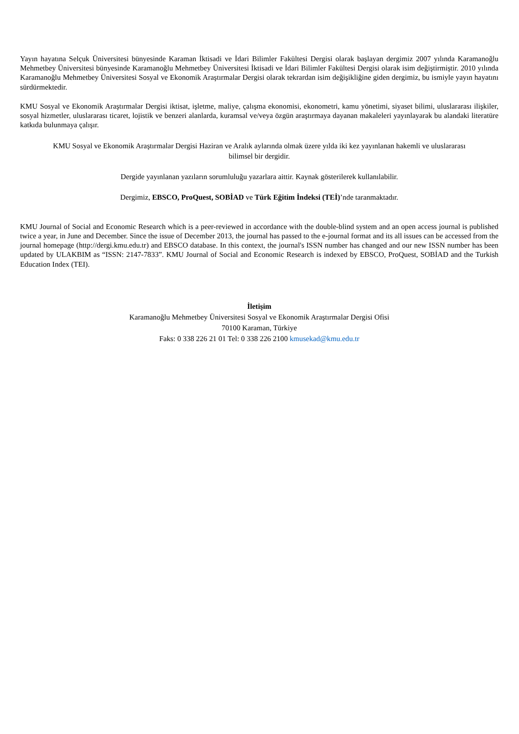Yayın hayatına Selçuk Üniversitesi bünyesinde Karaman İktisadi ve İdari Bilimler Fakültesi Dergisi olarak başlayan dergimiz 2007 yılında Karamanoğlu Mehmetbey Üniversitesi bünyesinde Karamanoğlu Mehmetbey Üniversitesi İktisadi ve İdari Bilimler Fakültesi Dergisi olarak isim değiştirmiştir. 2010 yılında Karamanoğlu Mehmetbey Üniversitesi Sosyal ve Ekonomik Araştırmalar Dergisi olarak tekrardan isim değişikliğine giden dergimiz, bu ismiyle yayın hayatını sürdürmektedir.
KMU Sosyal ve Ekonomik Araştırmalar Dergisi iktisat, işletme, maliye, çalışma ekonomisi, ekonometri, kamu yönetimi, siyaset bilimi, uluslararası ilişkiler, sosyal hizmetler, uluslararası ticaret, lojistik ve benzeri alanlarda, kuramsal ve/veya özgün araştırmaya dayanan makaleleri yayınlayarak bu alandaki literatüre katkıda bulunmaya çalışır.
KMU Sosyal ve Ekonomik Araştırmalar Dergisi Haziran ve Aralık aylarında olmak üzere yılda iki kez yayınlanan hakemli ve uluslararası
bilimsel bir dergidir.
Dergide yayınlanan yazıların sorumluluğu yazarlara aittir. Kaynak gösterilerek kullanılabilir.
Dergimiz, EBSCO, ProQuest, SOBİAD ve Türk Eğitim İndeksi (TEİ)’nde taranmaktadır.
KMU Journal of Social and Economic Research which is a peer-reviewed in accordance with the double-blind system and an open access journal is published twice a year, in June and December. Since the issue of December 2013, the journal has passed to the e-journal format and its all issues can be accessed from the journal homepage (http://dergi.kmu.edu.tr) and EBSCO database. In this context, the journal's ISSN number has changed and our new ISSN number has been updated by ULAKBIM as “ISSN: 2147-7833”. KMU Journal of Social and Economic Research is indexed by EBSCO, ProQuest, SOBİAD and the Turkish Education Index (TEI).
İletişim
Karamanoğlu Mehmetbey Üniversitesi Sosyal ve Ekonomik Araştırmalar Dergisi Ofisi
70100 Karaman, Türkiye
Faks: 0 338 226 21 01 Tel: 0 338 226 2100 kmusekad@kmu.edu.tr